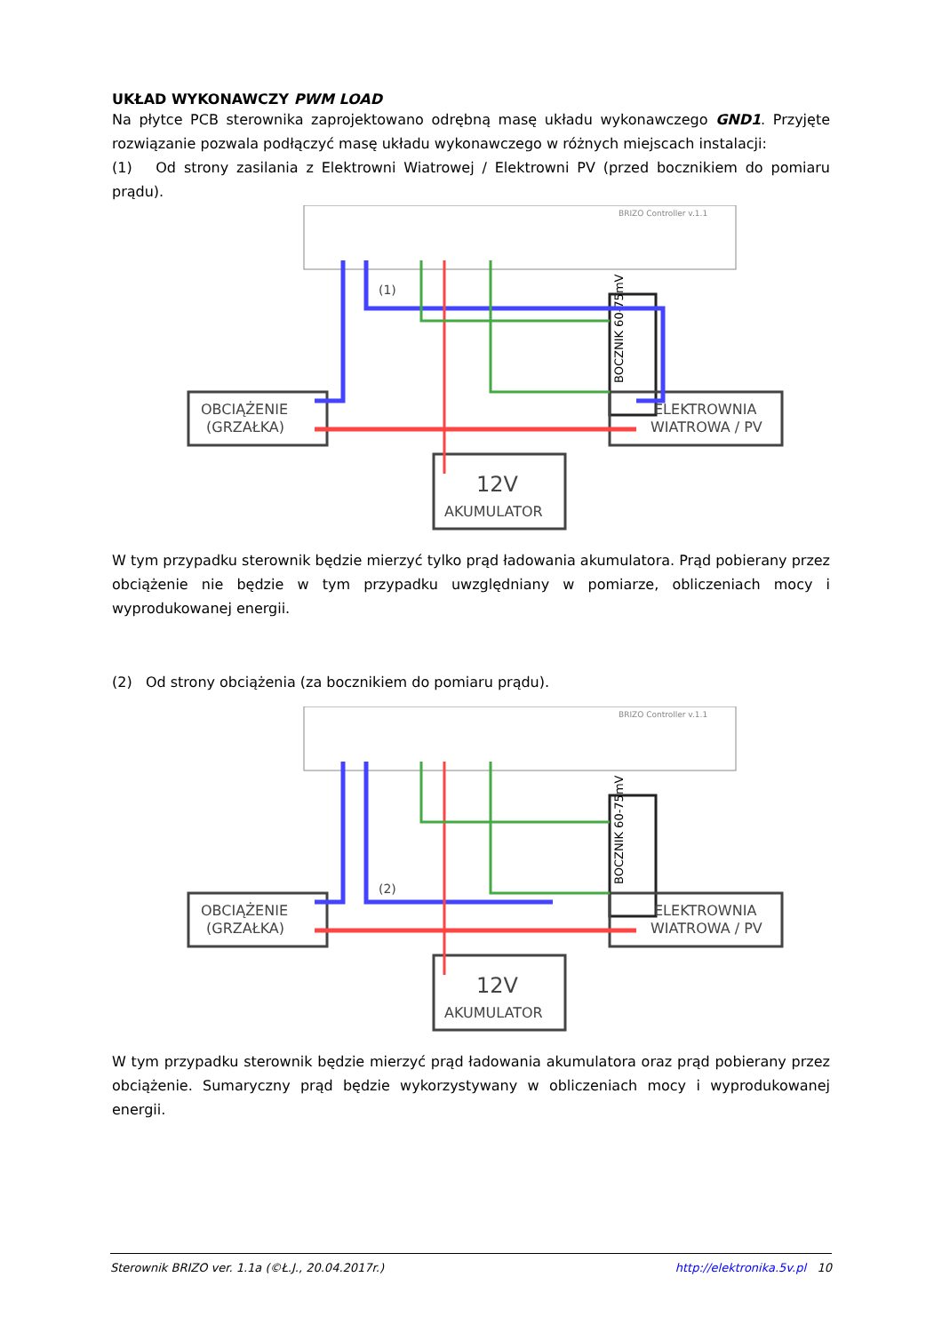UKŁAD WYKONAWCZY PWM LOAD
Na płytce PCB sterownika zaprojektowano odrębną masę układu wykonawczego GND1. Przyjęte rozwiązanie pozwala podłączyć masę układu wykonawczego w różnych miejscach instalacji:
(1) Od strony zasilania z Elektrowni Wiatrowej / Elektrowni PV (przed bocznikiem do pomiaru prądu).
BRIZO Controller v.1.1
OBCIĄŻENIE
(GRZAŁKA)
BOCZNIK 60-75mV
ELEKTROWNIA
WIATROWA / PV
12V
AKUMULATOR
(1)
W tym przypadku sterownik będzie mierzyć tylko prąd ładowania akumulatora. Prąd pobierany przez obciążenie nie będzie w tym przypadku uwzględniany w pomiarze, obliczeniach mocy i wyprodukowanej energii.
(2) Od strony obciążenia (za bocznikiem do pomiaru prądu).
BRIZO Controller v.1.1
OBCIĄŻENIE
(GRZAŁKA)
BOCZNIK 60-75mV
ELEKTROWNIA
WIATROWA / PV
12V
AKUMULATOR
(2)
W tym przypadku sterownik będzie mierzyć prąd ładowania akumulatora oraz prąd pobierany przez obciążenie. Sumaryczny prąd będzie wykorzystywany w obliczeniach mocy i wyprodukowanej energii.
Sterownik BRIZO ver. 1.1a (©Ł.J., 20.04.2017r.) http://elektronika.5v.pl 10